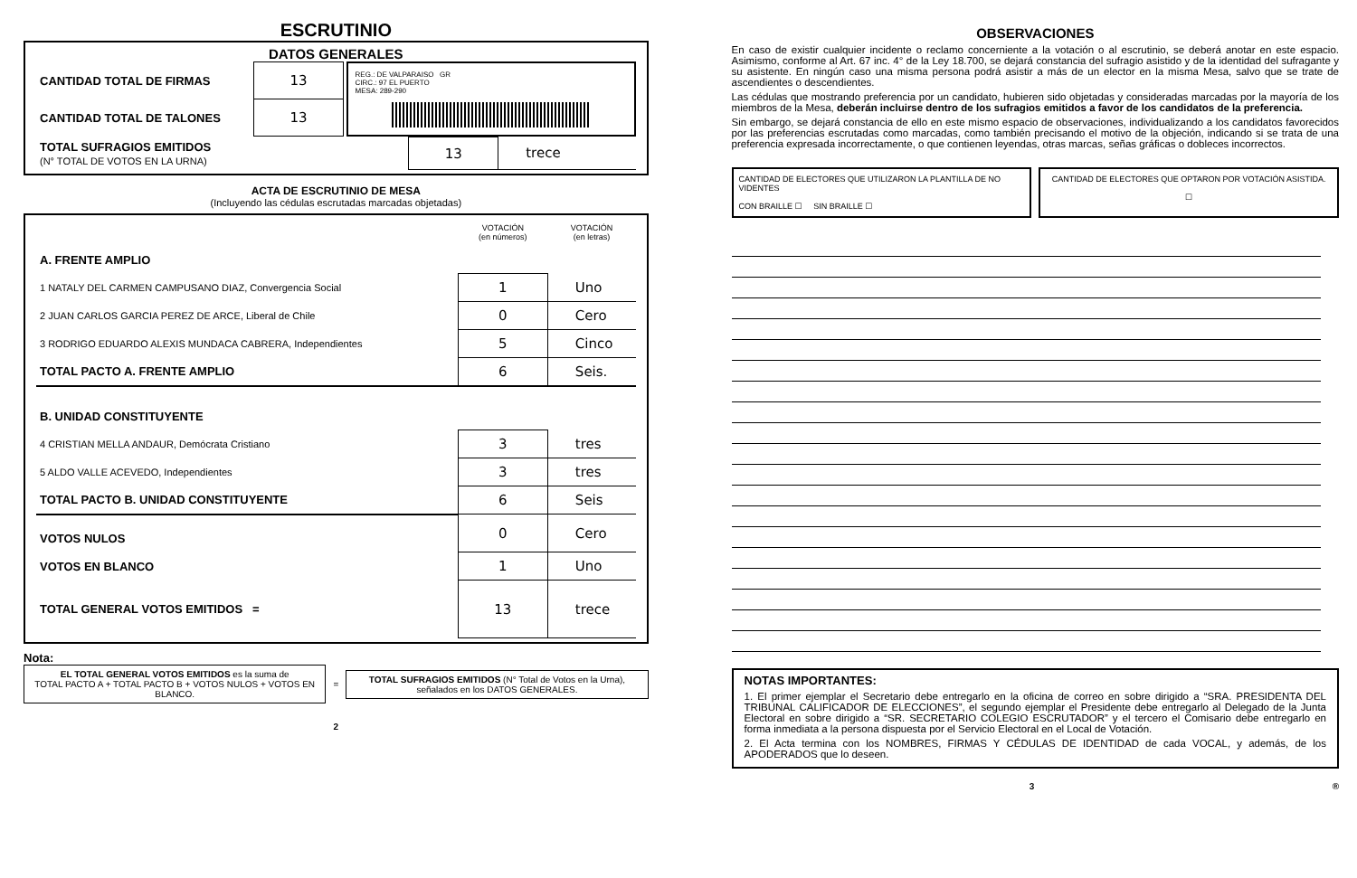ESCRUTINIO
DATOS GENERALES
| CANTIDAD TOTAL DE FIRMAS | 13 |
| CANTIDAD TOTAL DE TALONES | 13 |
REG.: DE VALPARAISO GR
CIRC.: 97 EL PUERTO
MESA: 289-290
| TOTAL SUFRAGIOS EMITIDOS (N° TOTAL DE VOTOS EN LA URNA) | 13 | trece |
ACTA DE ESCRUTINIO DE MESA
(Incluyendo las cédulas escrutadas marcadas objetadas)
| | VOTACIÓN (en números) | VOTACIÓN (en letras) |
| A. FRENTE AMPLIO | | |
| 1 NATALY DEL CARMEN CAMPUSANO DIAZ, Convergencia Social | 1 | Uno |
| 2 JUAN CARLOS GARCIA PEREZ DE ARCE, Liberal de Chile | 0 | Cero |
| 3 RODRIGO EDUARDO ALEXIS MUNDACA CABRERA, Independientes | 5 | Cinco |
| TOTAL PACTO A. FRENTE AMPLIO | 6 | Seis. |
| B. UNIDAD CONSTITUYENTE | | |
| 4 CRISTIAN MELLA ANDAUR, Demócrata Cristiano | 3 | tres |
| 5 ALDO VALLE ACEVEDO, Independientes | 3 | tres |
| TOTAL PACTO B. UNIDAD CONSTITUYENTE | 6 | Seis |
| VOTOS NULOS | 0 | Cero |
| VOTOS EN BLANCO | 1 | Uno |
| TOTAL GENERAL VOTOS EMITIDOS = | 13 | trece |
Nota:
EL TOTAL GENERAL VOTOS EMITIDOS es la suma de
TOTAL PACTO A + TOTAL PACTO B + VOTOS NULOS + VOTOS EN BLANCO.
=
TOTAL SUFRAGIOS EMITIDOS (N° Total de Votos en la Urna),
señalados en los DATOS GENERALES.
2
OBSERVACIONES
En caso de existir cualquier incidente o reclamo concerniente a la votación o al escrutinio, se deberá anotar en este espacio. Asimismo, conforme al Art. 67 inc. 4° de la Ley 18.700, se dejará constancia del sufragio asistido y de la identidad del sufragante y su asistente. En ningún caso una misma persona podrá asistir a más de un elector en la misma Mesa, salvo que se trate de ascendientes o descendientes.
Las cédulas que mostrando preferencia por un candidato, hubieren sido objetadas y consideradas marcadas por la mayoría de los miembros de la Mesa, deberán incluirse dentro de los sufragios emitidos a favor de los candidatos de la preferencia.
Sin embargo, se dejará constancia de ello en este mismo espacio de observaciones, individualizando a los candidatos favorecidos por las preferencias escrutadas como marcadas, como también precisando el motivo de la objeción, indicando si se trata de una preferencia expresada incorrectamente, o que contienen leyendas, otras marcas, señas gráficas o dobleces incorrectos.
CANTIDAD DE ELECTORES QUE UTILIZARON LA PLANTILLA DE NO VIDENTES
CON BRAILLE ☐ SIN BRAILLE ☐
CANTIDAD DE ELECTORES QUE OPTARON POR VOTACIÓN ASISTIDA.
☐
NOTAS IMPORTANTES:
1. El primer ejemplar el Secretario debe entregarlo en la oficina de correo en sobre dirigido a “SRA. PRESIDENTA DEL TRIBUNAL CALIFICADOR DE ELECCIONES”, el segundo ejemplar el Presidente debe entregarlo al Delegado de la Junta Electoral en sobre dirigido a “SR. SECRETARIO COLEGIO ESCRUTADOR” y el tercero el Comisario debe entregarlo en forma inmediata a la persona dispuesta por el Servicio Electoral en el Local de Votación.
2. El Acta termina con los NOMBRES, FIRMAS Y CÉDULAS DE IDENTIDAD de cada VOCAL, y además, de los APODERADOS que lo deseen.
3 ®